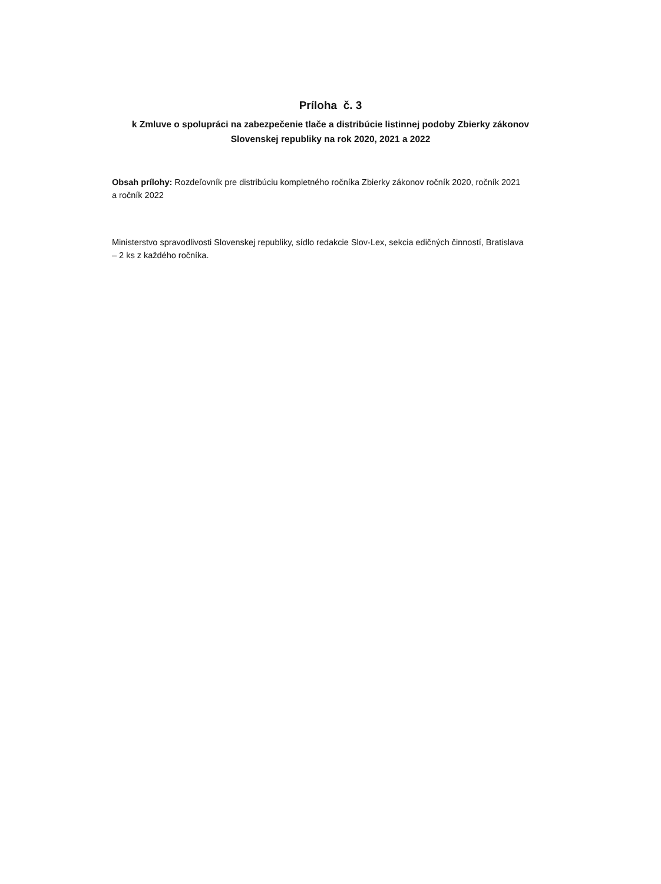Príloha č. 3
k Zmluve o spolupráci na zabezpečenie tlače a distribúcie listinnej podoby Zbierky zákonov Slovenskej republiky na rok 2020, 2021 a 2022
Obsah prílohy: Rozdeľovník pre distribúciu kompletného ročníka Zbierky zákonov ročník 2020, ročník 2021 a ročník 2022
Ministerstvo spravodlivosti Slovenskej republiky, sídlo redakcie Slov-Lex, sekcia edičných činností, Bratislava – 2 ks z každého ročníka.